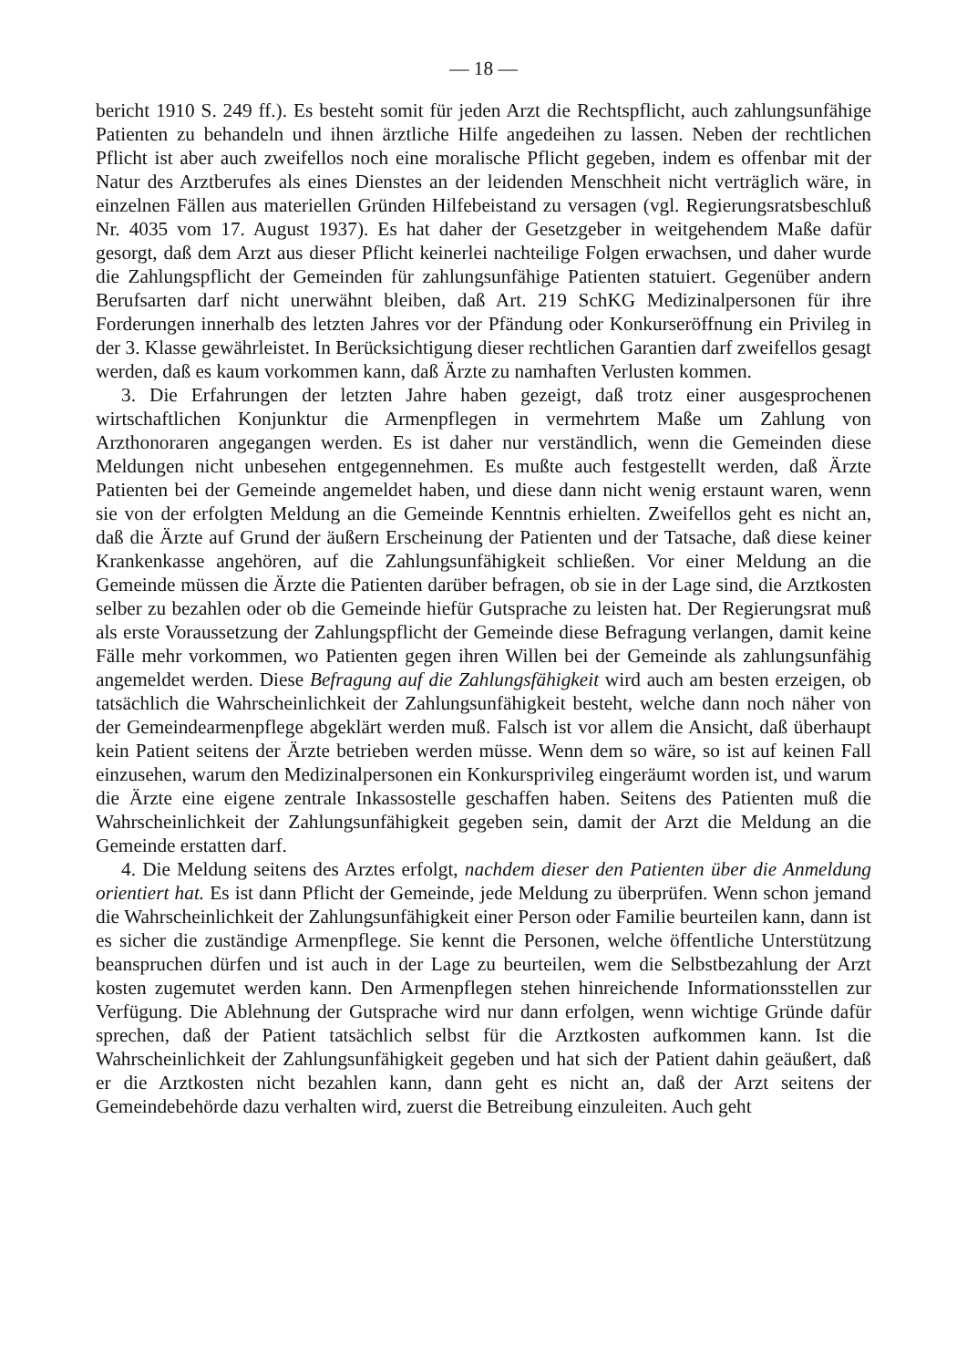— 18 —
bericht 1910 S. 249 ff.). Es besteht somit für jeden Arzt die Rechtspflicht, auch zahlungsunfähige Patienten zu behandeln und ihnen ärztliche Hilfe angedeihen zu lassen. Neben der rechtlichen Pflicht ist aber auch zweifellos noch eine moralische Pflicht gegeben, indem es offenbar mit der Natur des Arztberufes als eines Dienstes an der leidenden Menschheit nicht verträglich wäre, in einzelnen Fällen aus materiellen Gründen Hilfebeistand zu versagen (vgl. Regierungsratsbeschluß Nr. 4035 vom 17. August 1937). Es hat daher der Gesetzgeber in weitgehendem Maße dafür gesorgt, daß dem Arzt aus dieser Pflicht keinerlei nachteilige Folgen erwachsen, und daher wurde die Zahlungspflicht der Gemeinden für zahlungsunfähige Patienten statuiert. Gegenüber andern Berufsarten darf nicht unerwähnt bleiben, daß Art. 219 SchKG Medizinalpersonen für ihre Forderungen innerhalb des letzten Jahres vor der Pfändung oder Konkurseröffnung ein Privileg in der 3. Klasse gewährleistet. In Berücksichtigung dieser rechtlichen Garantien darf zweifellos gesagt werden, daß es kaum vorkommen kann, daß Ärzte zu namhaften Verlusten kommen.
3. Die Erfahrungen der letzten Jahre haben gezeigt, daß trotz einer ausgesprochenen wirtschaftlichen Konjunktur die Armenpflegen in vermehrtem Maße um Zahlung von Arzthonoraren angegangen werden. Es ist daher nur verständlich, wenn die Gemeinden diese Meldungen nicht unbesehen entgegennehmen. Es mußte auch festgestellt werden, daß Ärzte Patienten bei der Gemeinde angemeldet haben, und diese dann nicht wenig erstaunt waren, wenn sie von der erfolgten Meldung an die Gemeinde Kenntnis erhielten. Zweifellos geht es nicht an, daß die Ärzte auf Grund der äußern Erscheinung der Patienten und der Tatsache, daß diese keiner Krankenkasse angehören, auf die Zahlungsunfähigkeit schließen. Vor einer Meldung an die Gemeinde müssen die Ärzte die Patienten darüber befragen, ob sie in der Lage sind, die Arztkosten selber zu bezahlen oder ob die Gemeinde hiefür Gutsprache zu leisten hat. Der Regierungsrat muß als erste Voraussetzung der Zahlungspflicht der Gemeinde diese Befragung verlangen, damit keine Fälle mehr vorkommen, wo Patienten gegen ihren Willen bei der Gemeinde als zahlungsunfähig angemeldet werden. Diese Befragung auf die Zahlungsfähigkeit wird auch am besten erzeigen, ob tatsächlich die Wahrscheinlichkeit der Zahlungsunfähigkeit besteht, welche dann noch näher von der Gemeindearmenpflege abgeklärt werden muß. Falsch ist vor allem die Ansicht, daß überhaupt kein Patient seitens der Ärzte betrieben werden müsse. Wenn dem so wäre, so ist auf keinen Fall einzusehen, warum den Medizinalpersonen ein Konkursprivileg eingeräumt worden ist, und warum die Ärzte eine eigene zentrale Inkassostelle geschaffen haben. Seitens des Patienten muß die Wahrscheinlichkeit der Zahlungsunfähigkeit gegeben sein, damit der Arzt die Meldung an die Gemeinde erstatten darf.
4. Die Meldung seitens des Arztes erfolgt, nachdem dieser den Patienten über die Anmeldung orientiert hat. Es ist dann Pflicht der Gemeinde, jede Meldung zu überprüfen. Wenn schon jemand die Wahrscheinlichkeit der Zahlungsunfähigkeit einer Person oder Familie beurteilen kann, dann ist es sicher die zuständige Armenpflege. Sie kennt die Personen, welche öffentliche Unterstützung beanspruchen dürfen und ist auch in der Lage zu beurteilen, wem die Selbstbezahlung der Arzt kosten zugemutet werden kann. Den Armenpflegen stehen hinreichende Informationsstellen zur Verfügung. Die Ablehnung der Gutsprache wird nur dann erfolgen, wenn wichtige Gründe dafür sprechen, daß der Patient tatsächlich selbst für die Arztkosten aufkommen kann. Ist die Wahrscheinlichkeit der Zahlungsunfähigkeit gegeben und hat sich der Patient dahin geäußert, daß er die Arztkosten nicht bezahlen kann, dann geht es nicht an, daß der Arzt seitens der Gemeindebehörde dazu verhalten wird, zuerst die Betreibung einzuleiten. Auch geht